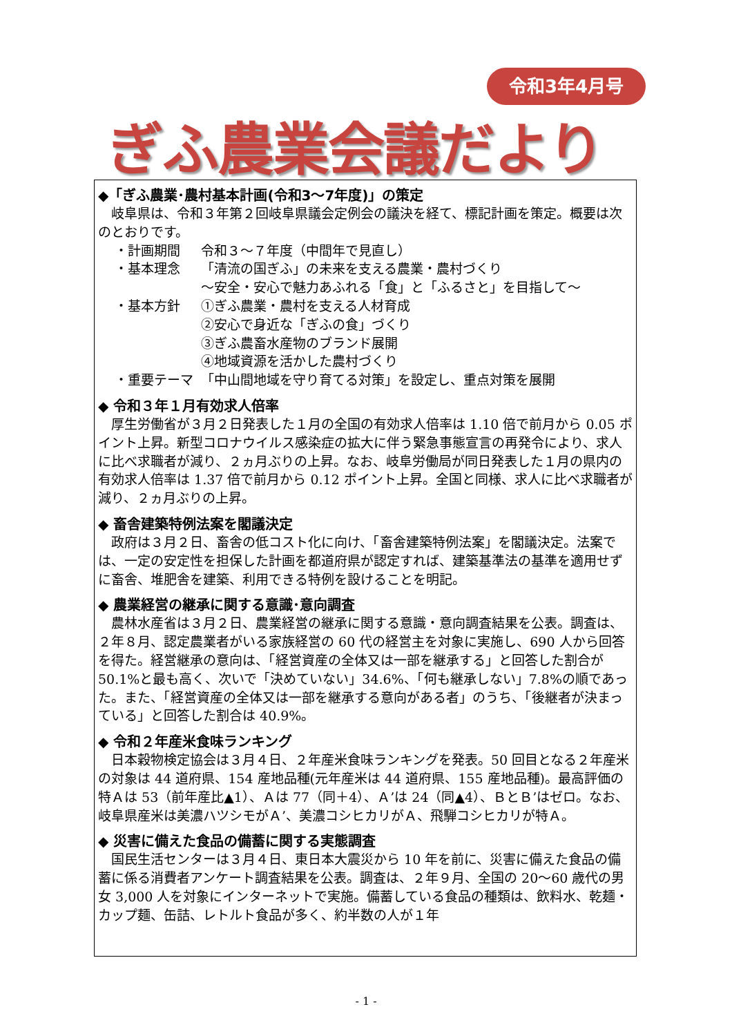令和3年4月号
ぎふ農業会議だより
◆「ぎふ農業･農村基本計画(令和3～7年度)」の策定
　岐阜県は、令和３年第２回岐阜県議会定例会の議決を経て、標記計画を策定。概要は次のとおりです。
・計画期間 令和３～７年度（中間年で見直し）
・基本理念 「清流の国ぎふ」の未来を支える農業・農村づくり
～安全・安心で魅力あふれる「食」と「ふるさと」を目指して～
・基本方針 ①ぎふ農業・農村を支える人材育成
②安心で身近な「ぎふの食」づくり
③ぎふ農畜水産物のブランド展開
④地域資源を活かした農村づくり
・重要テーマ 「中山間地域を守り育てる対策」を設定し、重点対策を展開
◆ 令和３年１月有効求人倍率
　厚生労働省が３月２日発表した１月の全国の有効求人倍率は 1.10 倍で前月から 0.05 ポイント上昇。新型コロナウイルス感染症の拡大に伴う緊急事態宣言の再発令により、求人に比べ求職者が減り、２ヵ月ぶりの上昇。なお、岐阜労働局が同日発表した１月の県内の有効求人倍率は 1.37 倍で前月から 0.12 ポイント上昇。全国と同様、求人に比べ求職者が減り、２ヵ月ぶりの上昇。
◆ 畜舎建築特例法案を閣議決定
　政府は３月２日、畜舎の低コスト化に向け、「畜舎建築特例法案」を閣議決定。法案では、一定の安定性を担保した計画を都道府県が認定すれば、建築基準法の基準を適用せずに畜舎、堆肥舎を建築、利用できる特例を設けることを明記。
◆ 農業経営の継承に関する意識･意向調査
　農林水産省は３月２日、農業経営の継承に関する意識・意向調査結果を公表。調査は、２年８月、認定農業者がいる家族経営の 60 代の経営主を対象に実施し、690 人から回答を得た。経営継承の意向は、「経営資産の全体又は一部を継承する」と回答した割合が 50.1%と最も高く、次いで「決めていない」34.6%、「何も継承しない」7.8%の順であった。また、「経営資産の全体又は一部を継承する意向がある者」のうち、「後継者が決まっている」と回答した割合は 40.9%。
◆ 令和２年産米食味ランキング
　日本穀物検定協会は３月４日、２年産米食味ランキングを発表。50 回目となる２年産米の対象は 44 道府県、154 産地品種(元年産米は 44 道府県、155 産地品種)。最高評価の特Ａは 53（前年産比▲1）、Ａは 77（同＋4）、Ａ’は 24（同▲4）、ＢとＢ’はゼロ。なお、岐阜県産米は美濃ハツシモがＡ’、美濃コシヒカリがＡ、飛騨コシヒカリが特Ａ。
◆ 災害に備えた食品の備蓄に関する実態調査
　国民生活センターは３月４日、東日本大震災から 10 年を前に、災害に備えた食品の備蓄に係る消費者アンケート調査結果を公表。調査は、２年９月、全国の 20～60 歳代の男女 3,000 人を対象にインターネットで実施。備蓄している食品の種類は、飲料水、乾麺・カップ麺、缶詰、レトルト食品が多く、約半数の人が１年
- 1 -